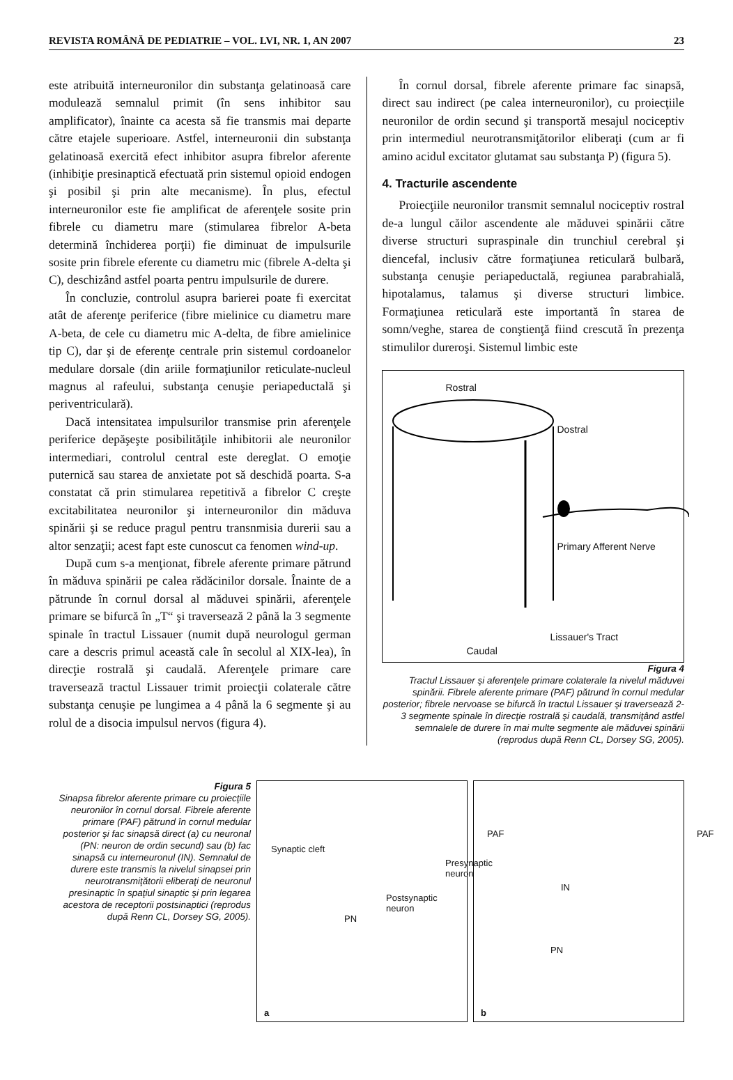REVISTA ROMÂNĂ DE PEDIATRIE – VOL. LVI, NR. 1, AN 2007 23
este atribuită interneuronilor din substanţa gelatinoasă care modulează semnalul primit (în sens inhibitor sau amplificator), înainte ca acesta să fie transmis mai departe către etajele superioare. Astfel, interneuronii din substanţa gelatinoasă exercită efect inhibitor asupra fibrelor aferente (inhibiţie presinaptică efectuată prin sistemul opioid endogen şi posibil şi prin alte mecanisme). În plus, efectul interneuronilor este fie amplificat de aferenţele sosite prin fibrele cu diametru mare (stimularea fibrelor A-beta determină închiderea porţii) fie diminuat de impulsurile sosite prin fibrele eferente cu diametru mic (fibrele A-delta şi C), deschizând astfel poarta pentru impulsurile de durere.
În concluzie, controlul asupra barierei poate fi exercitat atât de aferenţe periferice (fibre mielinice cu diametru mare A-beta, de cele cu diametru mic A-delta, de fibre amielinice tip C), dar şi de eferenţe centrale prin sistemul cordoanelor medulare dorsale (din ariile formaţiunilor reticulate-nucleul magnus al rafeului, substanţa cenuşie periapeductală şi periventriculară).
Dacă intensitatea impulsurilor transmise prin aferenţele periferice depăşeşte posibilităţile inhibitorii ale neuronilor intermediari, controlul central este dereglat. O emoţie puternică sau starea de anxietate pot să deschidă poarta. S-a constatat că prin stimularea repetitivă a fibrelor C creşte excitabilitatea neuronilor şi interneuronilor din măduva spinării şi se reduce pragul pentru transnmisia durerii sau a altor senzaţii; acest fapt este cunoscut ca fenomen wind-up.
După cum s-a menţionat, fibrele aferente primare pătrund în măduva spinării pe calea rădăcinilor dorsale. Înainte de a pătrunde în cornul dorsal al măduvei spinării, aferenţele primare se bifurcă în „T“ şi traversează 2 până la 3 segmente spinale în tractul Lissauer (numit după neurologul german care a descris primul această cale în secolul al XIX-lea), în direcţie rostrală şi caudală. Aferenţele primare care traversează tractul Lissauer trimit proiecţii colaterale către substanţa cenuşie pe lungimea a 4 până la 6 segmente şi au rolul de a disocia impulsul nervos (figura 4).
În cornul dorsal, fibrele aferente primare fac sinapsă, direct sau indirect (pe calea interneuronilor), cu proiecţiile neuronilor de ordin secund şi transportă mesajul nociceptiv prin intermediul neurotransmiţătorilor eliberaţi (cum ar fi amino acidul excitator glutamat sau substanţa P) (figura 5).
4. Tracturile ascendente
Proiecţiile neuronilor transmit semnalul nociceptiv rostral de-a lungul căilor ascendente ale măduvei spinării către diverse structuri supraspinale din trunchiul cerebral şi diencefal, inclusiv către formaţiunea reticulară bulbară, substanţa cenuşie periapeductală, regiunea parabrahială, hipotalamus, talamus şi diverse structuri limbice. Formaţiunea reticulară este importantă în starea de somn/veghe, starea de conştienţă fiind crescută în prezenţa stimulilor dureroşi. Sistemul limbic este
Rostral
Dostral
Primary Afferent Nerve
Lissauer's Tract
Caudal
Figura 4
Tractul Lissauer şi aferenţele primare colaterale la nivelul măduvei spinării. Fibrele aferente primare (PAF) pătrund în cornul medular posterior; fibrele nervoase se bifurcă în tractul Lissauer şi traversează 2-3 segmente spinale în direcţie rostrală şi caudală, transmiţând astfel semnalele de durere în mai multe segmente ale măduvei spinării (reprodus după Renn CL, Dorsey SG, 2005).
Figura 5
Sinapsa fibrelor aferente primare cu proiecţiile neuronilor în cornul dorsal. Fibrele aferente primare (PAF) pătrund în cornul medular posterior şi fac sinapsă direct (a) cu neuronal (PN: neuron de ordin secund) sau (b) fac sinapsă cu interneuronul (IN). Semnalul de durere este transmis la nivelul sinapsei prin neurotransmiţătorii eliberaţi de neuronul presinaptic în spaţiul sinaptic şi prin legarea acestora de receptorii postsinaptici (reprodus după Renn CL, Dorsey SG, 2005).
Synaptic cleft
PAF
Presynaptic
neuron
Postsynaptic
neuron
PN
a
PAF
IN
PN
b